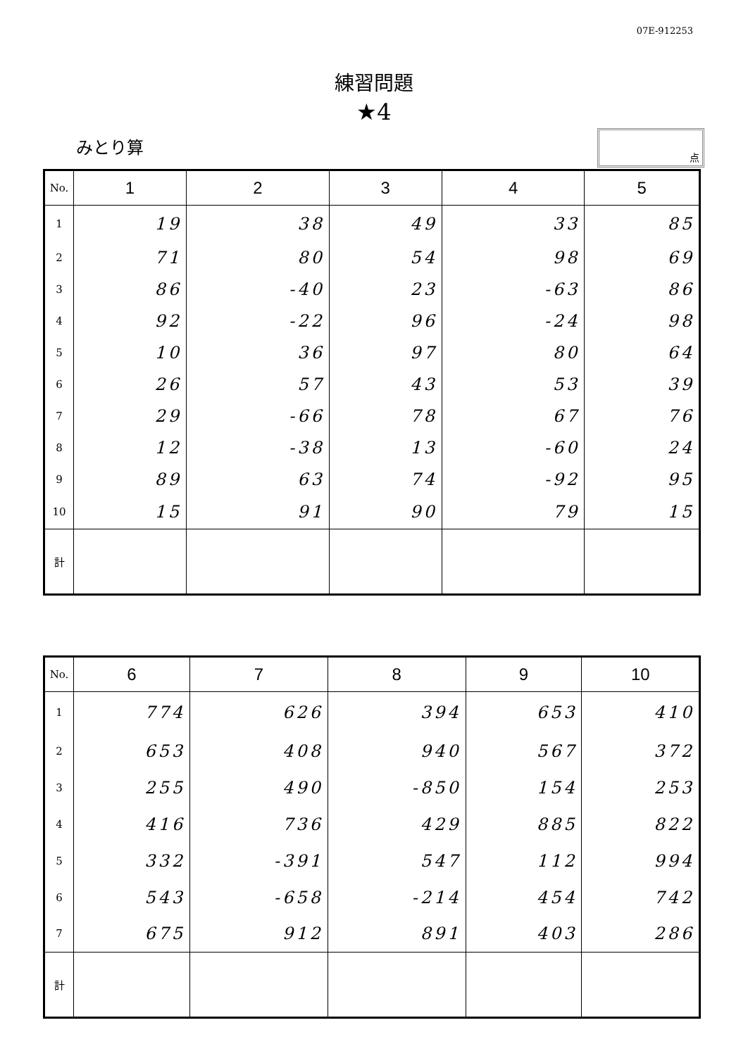07E-912253
練習問題
★4
みとり算 点
| No. | 1 | 2 | 3 | 4 | 5 |
| --- | --- | --- | --- | --- | --- |
| 1 | 19 | 38 | 49 | 33 | 85 |
| 2 | 71 | 80 | 54 | 98 | 69 |
| 3 | 86 | -40 | 23 | -63 | 86 |
| 4 | 92 | -22 | 96 | -24 | 98 |
| 5 | 10 | 36 | 97 | 80 | 64 |
| 6 | 26 | 57 | 43 | 53 | 39 |
| 7 | 29 | -66 | 78 | 67 | 76 |
| 8 | 12 | -38 | 13 | -60 | 24 |
| 9 | 89 | 63 | 74 | -92 | 95 |
| 10 | 15 | 91 | 90 | 79 | 15 |
| 計 | | | | | |
| No. | 6 | 7 | 8 | 9 | 10 |
| --- | --- | --- | --- | --- | --- |
| 1 | 774 | 626 | 394 | 653 | 410 |
| 2 | 653 | 408 | 940 | 567 | 372 |
| 3 | 255 | 490 | -850 | 154 | 253 |
| 4 | 416 | 736 | 429 | 885 | 822 |
| 5 | 332 | -391 | 547 | 112 | 994 |
| 6 | 543 | -658 | -214 | 454 | 742 |
| 7 | 675 | 912 | 891 | 403 | 286 |
| 計 | | | | | |